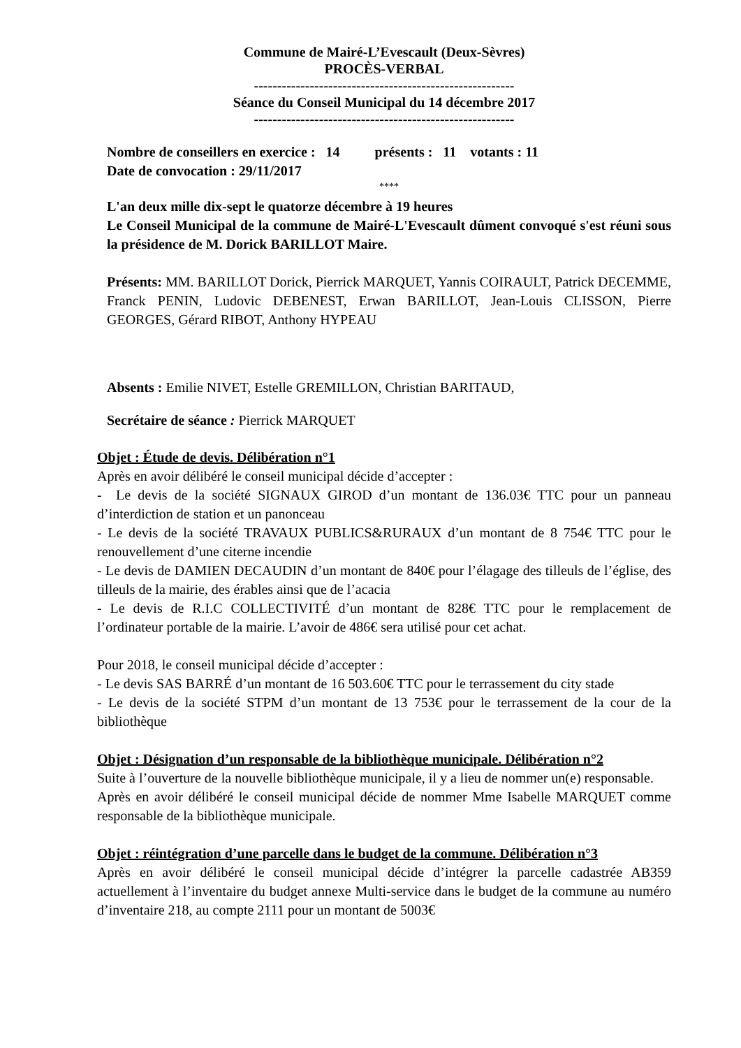Commune de Mairé-L’Evescault (Deux-Sèvres)
PROCÈS-VERBAL
--------------------------------------------------------
Séance du Conseil Municipal du 14 décembre 2017
--------------------------------------------------------
Nombre de conseillers en exercice : 14 présents : 11 votants : 11
Date de convocation : 29/11/2017
****
L'an deux mille dix-sept le quatorze décembre à 19 heures
Le Conseil Municipal de la commune de Mairé-L'Evescault dûment convoqué s'est réuni sous la présidence de M. Dorick BARILLOT Maire.
Présents: MM. BARILLOT Dorick, Pierrick MARQUET, Yannis COIRAULT, Patrick DECEMME, Franck PENIN, Ludovic DEBENEST, Erwan BARILLOT, Jean-Louis CLISSON, Pierre GEORGES, Gérard RIBOT, Anthony HYPEAU
Absents : Emilie NIVET, Estelle GREMILLON, Christian BARITAUD,
Secrétaire de séance : Pierrick MARQUET
Objet : Étude de devis. Délibération n°1
Après en avoir délibéré le conseil municipal décide d’accepter :
- Le devis de la société SIGNAUX GIROD d’un montant de 136.03€ TTC pour un panneau d’interdiction de station et un panonceau
- Le devis de la société TRAVAUX PUBLICS&RURAUX d’un montant de 8 754€ TTC pour le renouvellement d’une citerne incendie
- Le devis de DAMIEN DECAUDIN d’un montant de 840€ pour l’élagage des tilleuls de l’église, des tilleuls de la mairie, des érables ainsi que de l’acacia
- Le devis de R.I.C COLLECTIVITÉ d’un montant de 828€ TTC pour le remplacement de l’ordinateur portable de la mairie. L’avoir de 486€ sera utilisé pour cet achat.
Pour 2018, le conseil municipal décide d’accepter :
- Le devis SAS BARRÉ d’un montant de 16 503.60€ TTC pour le terrassement du city stade
- Le devis de la société STPM d’un montant de 13 753€ pour le terrassement de la cour de la bibliothèque
Objet : Désignation d’un responsable de la bibliothèque municipale. Délibération n°2
Suite à l’ouverture de la nouvelle bibliothèque municipale, il y a lieu de nommer un(e) responsable.
Après en avoir délibéré le conseil municipal décide de nommer Mme Isabelle MARQUET comme responsable de la bibliothèque municipale.
Objet : réintégration d’une parcelle dans le budget de la commune. Délibération n°3
Après en avoir délibéré le conseil municipal décide d’intégrer la parcelle cadastrée AB359 actuellement à l’inventaire du budget annexe Multi-service dans le budget de la commune au numéro d’inventaire 218, au compte 2111 pour un montant de 5003€